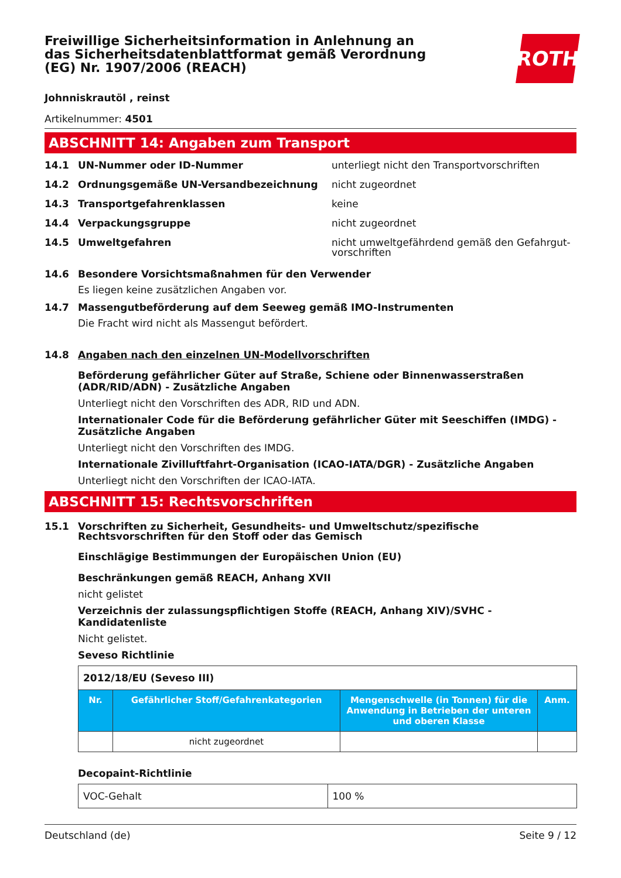Freiwillige Sicherheitsinformation in Anlehnung an das Sicherheitsdatenblattformat gemäß Verordnung (EG) Nr. 1907/2006 (REACH)
ROTH
Johnniskrautöl , reinst
Artikelnummer: 4501
ABSCHNITT 14: Angaben zum Transport
14.1 UN-Nummer oder ID-Nummer unterliegt nicht den Transportvorschriften
14.2 Ordnungsgemäße UN-Versandbezeichnung nicht zugeordnet
14.3 Transportgefahrenklassen keine
14.4 Verpackungsgruppe nicht zugeordnet
14.5 Umweltgefahren nicht umweltgefährdend gemäß den Gefahrgut-vorschriften
14.6 Besondere Vorsichtsmaßnahmen für den Verwender
Es liegen keine zusätzlichen Angaben vor.
14.7 Massengutbeförderung auf dem Seeweg gemäß IMO-Instrumenten
Die Fracht wird nicht als Massengut befördert.
14.8 Angaben nach den einzelnen UN-Modellvorschriften
Beförderung gefährlicher Güter auf Straße, Schiene oder Binnenwasserstraßen (ADR/RID/ADN) - Zusätzliche Angaben
Unterliegt nicht den Vorschriften des ADR, RID und ADN.
Internationaler Code für die Beförderung gefährlicher Güter mit Seeschiffen (IMDG) - Zusätzliche Angaben
Unterliegt nicht den Vorschriften des IMDG.
Internationale Zivilluftfahrt-Organisation (ICAO-IATA/DGR) - Zusätzliche Angaben
Unterliegt nicht den Vorschriften der ICAO-IATA.
ABSCHNITT 15: Rechtsvorschriften
15.1 Vorschriften zu Sicherheit, Gesundheits- und Umweltschutz/spezifische Rechtsvorschriften für den Stoff oder das Gemisch
Einschlägige Bestimmungen der Europäischen Union (EU)
Beschränkungen gemäß REACH, Anhang XVII
nicht gelistet
Verzeichnis der zulassungspflichtigen Stoffe (REACH, Anhang XIV)/SVHC - Kandidatenliste
Nicht gelistet.
Seveso Richtlinie
| 2012/18/EU (Seveso III) | | | |
| Nr. | Gefährlicher Stoff/Gefahrenkategorien | Mengenschwelle (in Tonnen) für die Anwendung in Betrieben der unteren und oberen Klasse | Anm. |
| | nicht zugeordnet | | |
Decopaint-Richtlinie
| VOC-Gehalt | 100 % |
Deutschland (de) Seite 9 / 12